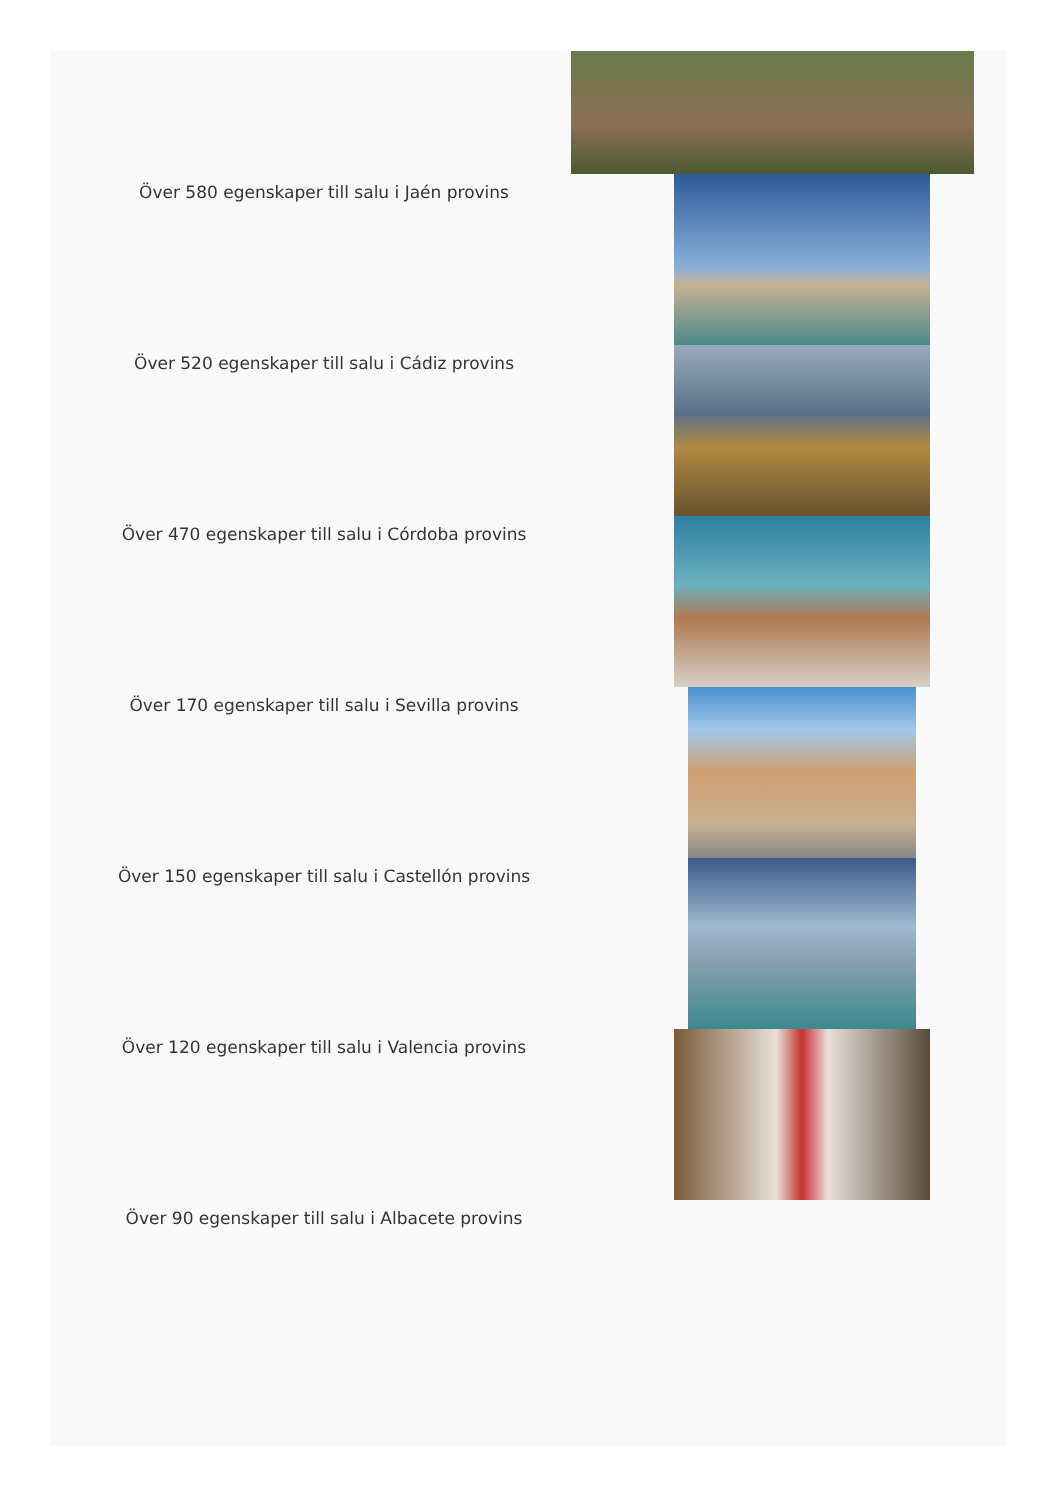Över 580 egenskaper till salu i Jaén provins
Över 520 egenskaper till salu i Cádiz provins
Över 470 egenskaper till salu i Córdoba provins
Över 170 egenskaper till salu i Sevilla provins
Över 150 egenskaper till salu i Castellón provins
Över 120 egenskaper till salu i Valencia provins
Över 90 egenskaper till salu i Albacete provins